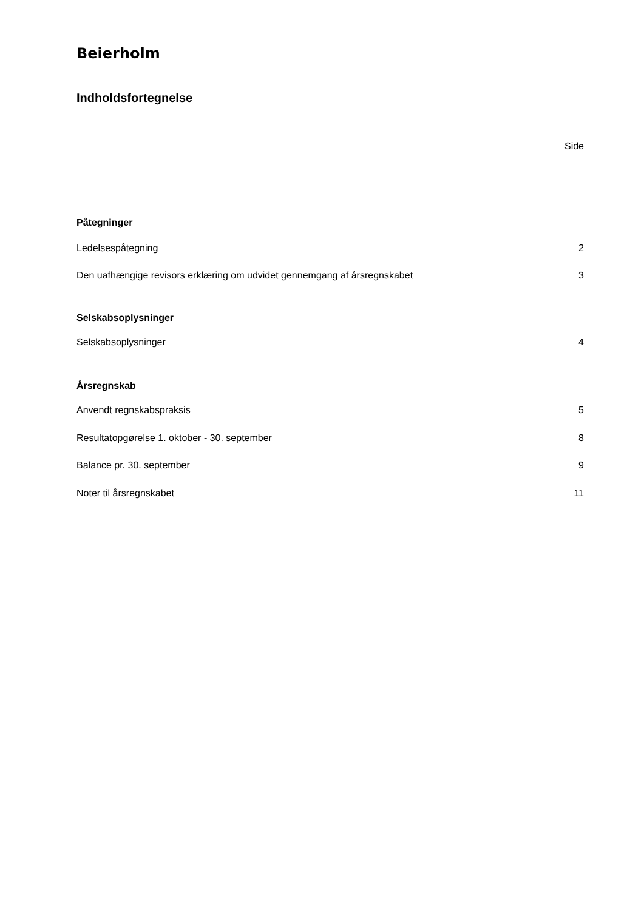Beierholm
Indholdsfortegnelse
Side
Påtegninger
Ledelsespåtegning 2
Den uafhængige revisors erklæring om udvidet gennemgang af årsregnskabet 3
Selskabsoplysninger
Selskabsoplysninger 4
Årsregnskab
Anvendt regnskabspraksis 5
Resultatopgørelse 1. oktober - 30. september 8
Balance pr. 30. september 9
Noter til årsregnskabet 11